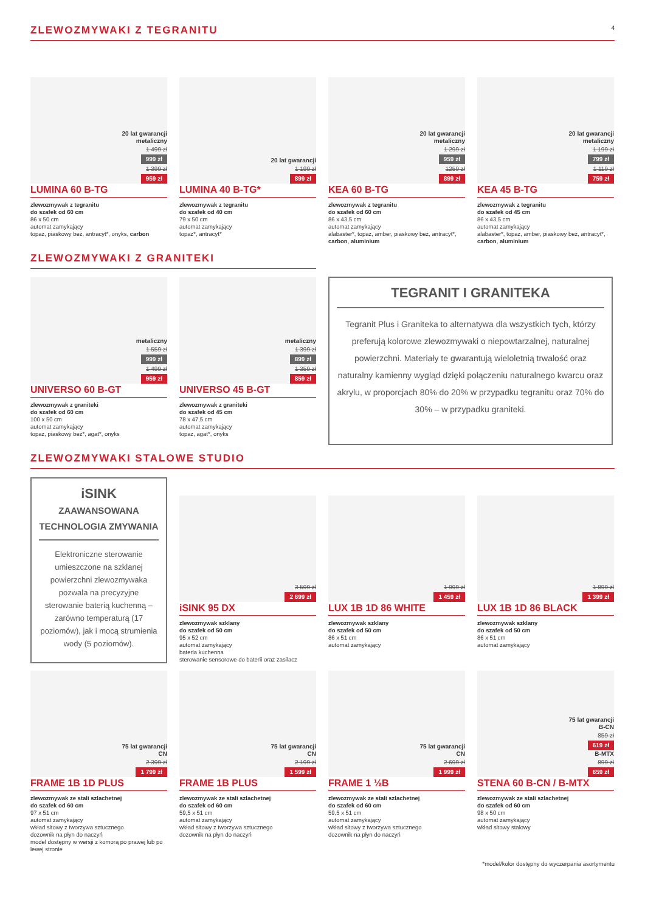ZLEWOZMYWAKI Z TEGRANITU
4
20 lat gwarancji
metaliczny
1 499 zł
999 zł
1 399 zł
959 zł
LUMINA 60 B-TG
zlewozmywak z tegranitu
do szafek od 60 cm
86 x 50 cm
automat zamykający
topaz, piaskowy beż, antracyt*, onyks, carbon
20 lat gwarancji
1 199 zł
899 zł
LUMINA 40 B-TG*
zlewozmywak z tegranitu
do szafek od 40 cm
79 x 50 cm
automat zamykający
topaz*, antracyt*
20 lat gwarancji
metaliczny
1 299 zł
959 zł
1259 zł
899 zł
KEA 60 B-TG
zlewozmywak z tegranitu
do szafek od 60 cm
86 x 43,5 cm
automat zamykający
alabaster*, topaz, amber, piaskowy beż, antracyt*, carbon, aluminium
20 lat gwarancji
metaliczny
1 199 zł
799 zł
1 119 zł
759 zł
KEA 45 B-TG
zlewozmywak z tegranitu
do szafek od 45 cm
86 x 43,5 cm
automat zamykający
alabaster*, topaz, amber, piaskowy beż, antracyt*, carbon, aluminium
ZLEWOZMYWAKI Z GRANITEKI
metaliczny
1 559 zł
999 zł
1 499 zł
959 zł
UNIVERSO 60 B-GT
zlewozmywak z graniteki
do szafek od 60 cm
100 x 50 cm
automat zamykający
topaz, piaskowy beż*, agat*, onyks
metaliczny
1 399 zł
899 zł
1 359 zł
859 zł
UNIVERSO 45 B-GT
zlewozmywak z graniteki
do szafek od 45 cm
78 x 47,5 cm
automat zamykający
topaz, agat*, onyks
TEGRANIT I GRANITEKA
Tegranit Plus i Graniteka to alternatywa dla wszystkich tych, którzy preferują kolorowe zlewozmywaki o niepowtarzalnej, naturalnej powierzchni. Materiały te gwarantują wieloletnią trwałość oraz naturalny kamienny wygląd dzięki połączeniu naturalnego kwarcu oraz akrylu, w proporcjach 80% do 20% w przypadku tegranitu oraz 70% do 30% – w przypadku graniteki.
ZLEWOZMYWAKI STALOWE STUDIO
iSINK
ZAAWANSOWANA TECHNOLOGIA ZMYWANIA
Elektroniczne sterowanie umieszczone na szklanej powierzchni zlewozmywaka pozwala na precyzyjne sterowanie baterią kuchenną – zarówno temperaturą (17 poziomów), jak i mocą strumienia wody (5 poziomów).
3 599 zł
2 699 zł
iSINK 95 DX
zlewozmywak szklany
do szafek od 50 cm
95 x 52 cm
automat zamykający
bateria kuchenna
sterowanie sensorowe do baterii oraz zasilacz
1 999 zł
1 459 zł
LUX 1B 1D 86 WHITE
zlewozmywak szklany
do szafek od 50 cm
86 x 51 cm
automat zamykający
1 899 zł
1 399 zł
LUX 1B 1D 86 BLACK
zlewozmywak szklany
do szafek od 50 cm
86 x 51 cm
automat zamykający
75 lat gwarancji
CN
2 399 zł
1 799 zł
FRAME 1B 1D PLUS
zlewozmywak ze stali szlachetnej
do szafek od 60 cm
97 x 51 cm
automat zamykający
wkład sitowy z tworzywa sztucznego
dozownik na płyn do naczyń
model dostępny w wersji z komorą po prawej lub po lewej stronie
75 lat gwarancji
CN
2 199 zł
1 599 zł
FRAME 1B PLUS
zlewozmywak ze stali szlachetnej
do szafek od 60 cm
59,5 x 51 cm
automat zamykający
wkład sitowy z tworzywa sztucznego
dozownik na płyn do naczyń
75 lat gwarancji
CN
2 699 zł
1 999 zł
FRAME 1 ½B
zlewozmywak ze stali szlachetnej
do szafek od 60 cm
59,5 x 51 cm
automat zamykający
wkład sitowy z tworzywa sztucznego
dozownik na płyn do naczyń
75 lat gwarancji
B-CN
859 zł
619 zł
B-MTX
899 zł
659 zł
STENA 60 B-CN / B-MTX
zlewozmywak ze stali szlachetnej
do szafek od 60 cm
98 x 50 cm
automat zamykający
wkład sitowy stalowy
*model/kolor dostępny do wyczerpania asortymentu